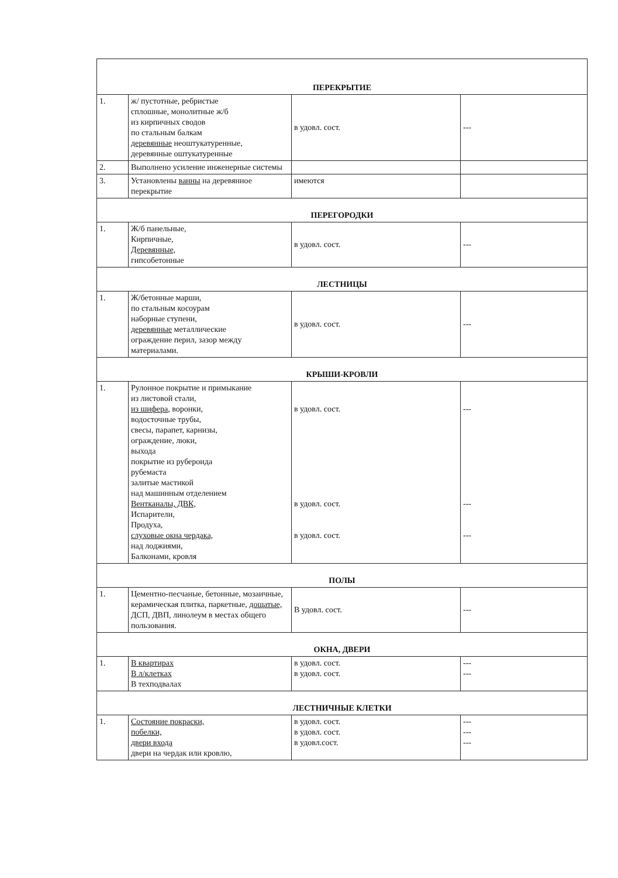| ПЕРЕКРЫТИЕ | | | |
| 1. | ж/ пустотные, ребристые сплошные, монолитные ж/б из кирпичных сводов по стальным балкам деревянные неоштукатуренные, деревянные оштукатуренные | в удовл. сост. | --- |
| 2. | Выполнено усиление инженерные системы | | |
| 3. | Установлены ванны на деревянное перекрытие | имеются | |
| ПЕРЕГОРОДКИ | | | |
| 1. | Ж/б панельные, Кирпичные, Деревянные, гипсобетонные | в удовл. сост. | --- |
| ЛЕСТНИЦЫ | | | |
| 1. | Ж/бетонные марши, по стальным косоурам наборные ступени, деревянные металлические ограждение перил, зазор между материалами. | в удовл. сост. | --- |
| КРЫШИ-КРОВЛИ | | | |
| 1. | Рулонное покрытие и примыкание из листовой стали, из шифера , воронки, водосточные трубы, свесы, парапет, карнизы, ограждение, люки, выхода покрытие из рубероида рубемаста залитые мастикой над машинным отделением Вентканалы, ДВК, Испарители, Продуха, слуховые окна чердака, над лоджиями, Балконами, кровля | в удовл. сост. в удовл. сост. в удовл. сост. | --- --- --- |
| ПОЛЫ | | | |
| 1. | Цементно-песчаные, бетонные, мозаичные, керамическая плитка, паркетные, дощатые, ДСП, ДВП, линолеум в местах общего пользования. | В удовл. сост. | --- |
| ОКНА, ДВЕРИ | | | |
| 1. | В квартирах В л/клетках В техподвалах | в удовл. сост. в удовл. сост. | --- --- |
| ЛЕСТНИЧНЫЕ КЛЕТКИ | | | |
| 1. | Состояние покраски, побелки, двери входа двери на чердак или кровлю, | в удовл. сост. в удовл. сост. в удовл.сост. | --- --- --- |